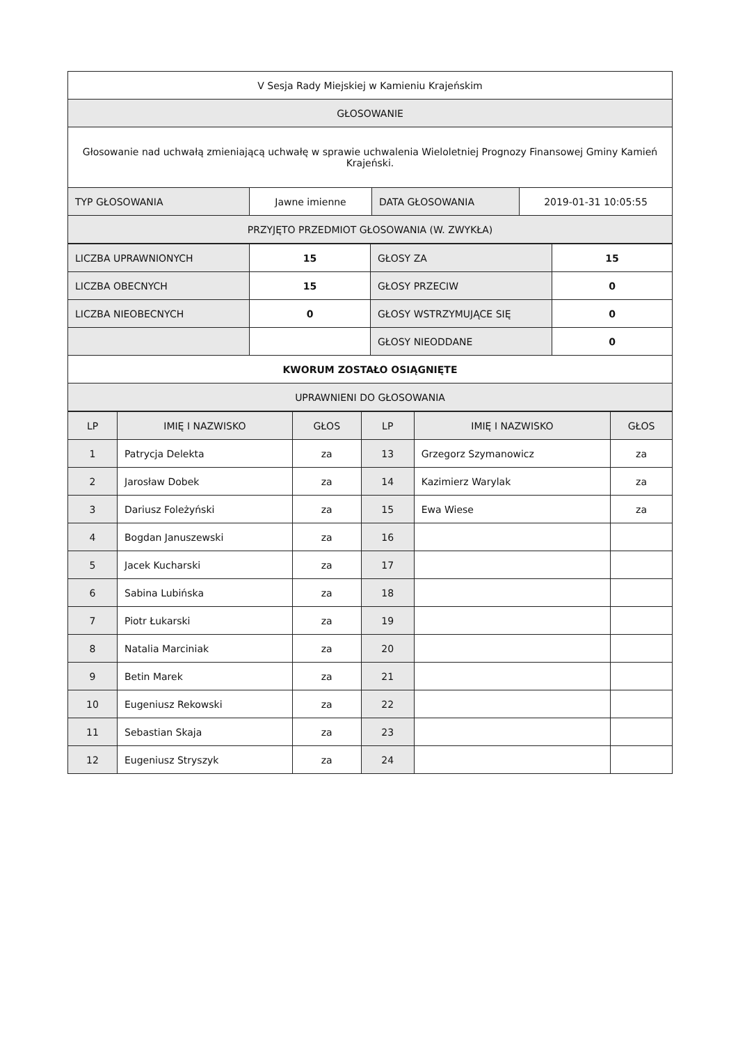| V Sesja Rady Miejskiej w Kamieniu Krajeńskim | | | |
| GŁOSOWANIE | | | |
| Głosowanie nad uchwałą zmieniającą uchwałę w sprawie uchwalenia Wieloletniej Prognozy Finansowej Gminy Kamień Krajeński. | | | |
| TYP GŁOSOWANIA | Jawne imienne | DATA GŁOSOWANIA | 2019-01-31 10:05:55 |
| PRZYJĘTO PRZEDMIOT GŁOSOWANIA (W. ZWYKŁA) | | | |
| LICZBA UPRAWNIONYCH | 15 | GŁOSY ZA | 15 |
| LICZBA OBECNYCH | 15 | GŁOSY PRZECIW | 0 |
| LICZBA NIEOBECNYCH | 0 | GŁOSY WSTRZYMUJĄCE SIĘ | 0 |
| | | GŁOSY NIEODDANE | 0 |
| KWORUM ZOSTAŁO OSIĄGNIĘTE | | | |
| UPRAWNIENI DO GŁOSOWANIA | | | |
| LP | IMIĘ I NAZWISKO | GŁOS | LP | IMIĘ I NAZWISKO | GŁOS |
| --- | --- | --- | --- | --- | --- |
| 1 | Patrycja Delekta | za | 13 | Grzegorz Szymanowicz | za |
| 2 | Jarosław Dobek | za | 14 | Kazimierz Warylak | za |
| 3 | Dariusz Foleżyński | za | 15 | Ewa Wiese | za |
| 4 | Bogdan Januszewski | za | 16 | | |
| 5 | Jacek Kucharski | za | 17 | | |
| 6 | Sabina Lubińska | za | 18 | | |
| 7 | Piotr Łukarski | za | 19 | | |
| 8 | Natalia Marciniak | za | 20 | | |
| 9 | Betin Marek | za | 21 | | |
| 10 | Eugeniusz Rekowski | za | 22 | | |
| 11 | Sebastian Skaja | za | 23 | | |
| 12 | Eugeniusz Stryszyk | za | 24 | | |